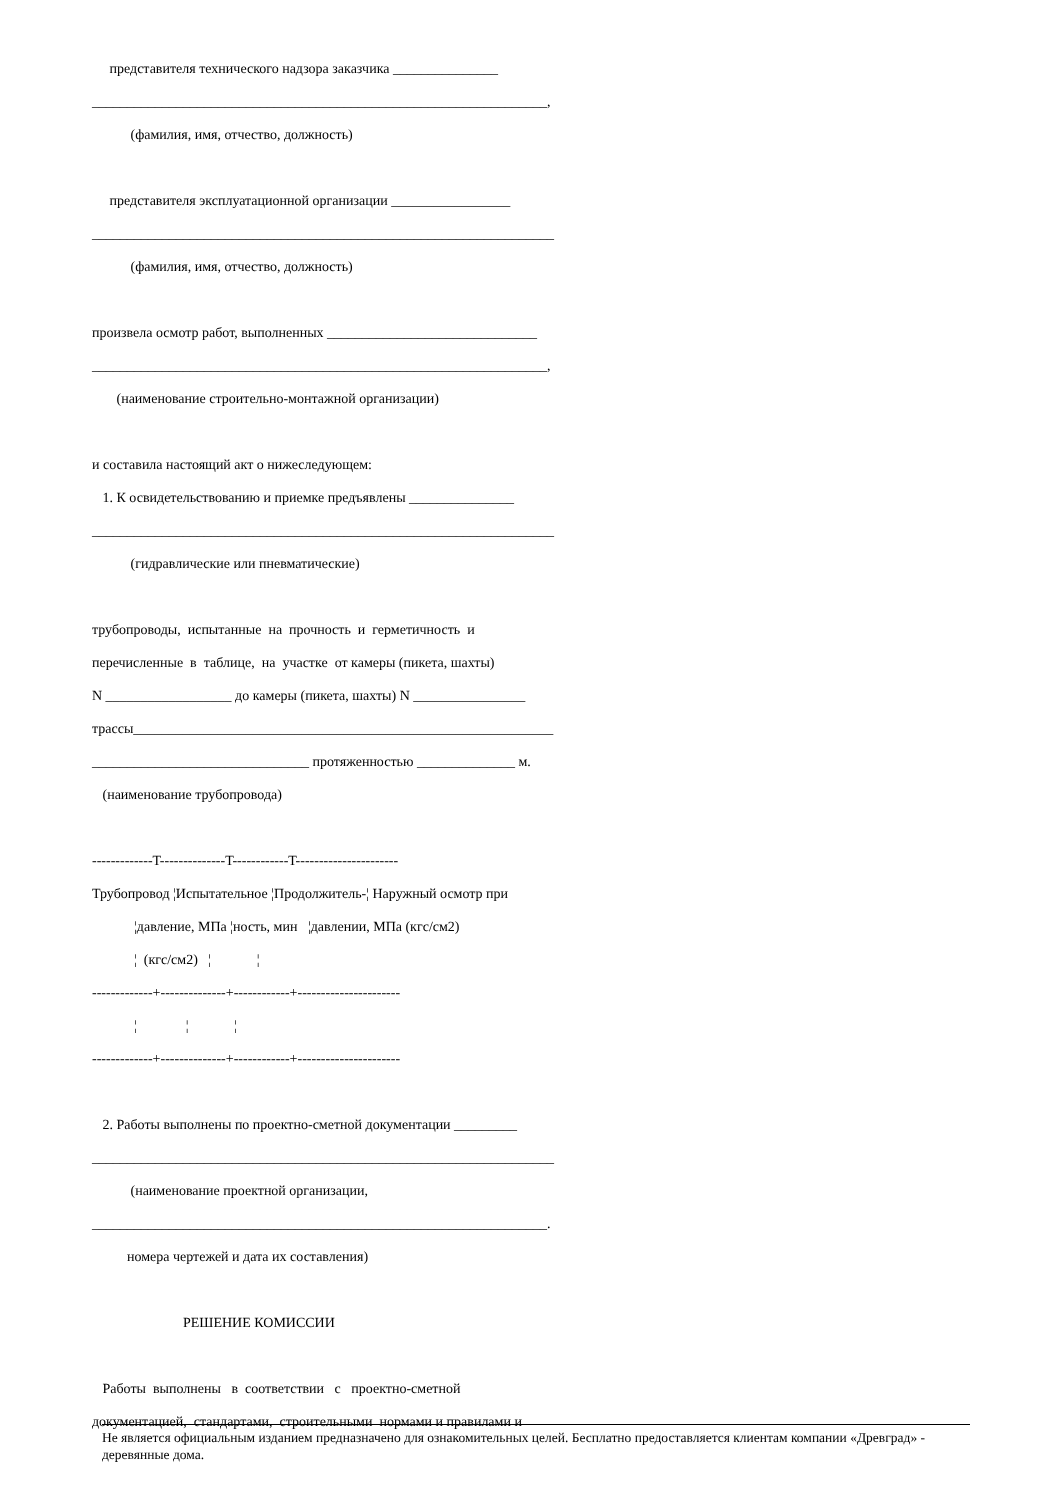представителя технического надзора заказчика _______________
_________________________________________________________________,
(фамилия, имя, отчество, должность)
представителя эксплуатационной организации _________________
__________________________________________________________________
(фамилия, имя, отчество, должность)
произвела осмотр работ, выполненных ______________________________
_________________________________________________________________,
(наименование строительно-монтажной организации)
и составила настоящий акт о нижеследующем:
1. К освидетельствованию и приемке предъявлены _______________
__________________________________________________________________
(гидравлические или пневматические)
трубопроводы, испытанные на прочность и герметичность и
перечисленные в таблице, на участке от камеры (пикета, шахты)
N __________________ до камеры (пикета, шахты) N ________________
трассы____________________________________________________________
_______________________________ протяженностью ______________ м.
(наименование трубопровода)
-------------T--------------T------------T----------------------
Трубопровод ¦Испытательное ¦Продолжитель-¦ Наружный осмотр при
¦давление, МПа ¦ность, мин ¦давлении, МПа (кгс/см2)
¦ (кгс/см2) ¦ ¦
-------------+--------------+------------+----------------------
¦ ¦ ¦
-------------+--------------+------------+----------------------
2. Работы выполнены по проектно-сметной документации _________
__________________________________________________________________
(наименование проектной организации,
_________________________________________________________________.
номера чертежей и дата их составления)
РЕШЕНИЕ КОМИССИИ
Работы выполнены в соответствии с проектно-сметной
документацией, стандартами, строительными нормами и правилами и
Не является официальным изданием предназначено для ознакомительных целей. Бесплатно предоставляется клиентам компании «Древград» - деревянные дома.